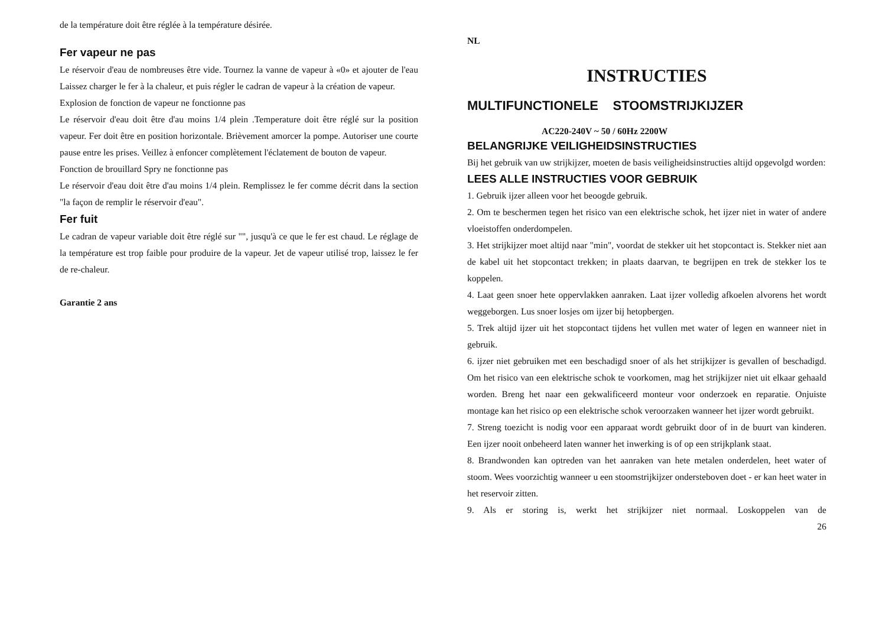de la température doit être réglée à la température désirée.
Fer vapeur ne pas
Le réservoir d'eau de nombreuses être vide. Tournez la vanne de vapeur à «0» et ajouter de l'eau Laissez charger le fer à la chaleur, et puis régler le cadran de vapeur à la création de vapeur.
Explosion de fonction de vapeur ne fonctionne pas
Le réservoir d'eau doit être d'au moins 1/4 plein .Temperature doit être réglé sur la position vapeur. Fer doit être en position horizontale. Brièvement amorcer la pompe. Autoriser une courte pause entre les prises. Veillez à enfoncer complètement l'éclatement de bouton de vapeur.
Fonction de brouillard Spry ne fonctionne pas
Le réservoir d'eau doit être d'au moins 1/4 plein. Remplissez le fer comme décrit dans la section "la façon de remplir le réservoir d'eau".
Fer fuit
Le cadran de vapeur variable doit être réglé sur "", jusqu'à ce que le fer est chaud. Le réglage de la température est trop faible pour produire de la vapeur. Jet de vapeur utilisé trop, laissez le fer de re-chaleur.
Garantie 2 ans
NL
INSTRUCTIES
MULTIFUNCTIONELE STOOMSTRIJKIJZER
AC220-240V ~ 50 / 60Hz 2200W
BELANGRIJKE VEILIGHEIDSINSTRUCTIES
Bij het gebruik van uw strijkijzer, moeten de basis veiligheidsinstructies altijd opgevolgd worden:
LEES ALLE INSTRUCTIES VOOR GEBRUIK
1. Gebruik ijzer alleen voor het beoogde gebruik.
2. Om te beschermen tegen het risico van een elektrische schok, het ijzer niet in water of andere vloeistoffen onderdompelen.
3. Het strijkijzer moet altijd naar "min", voordat de stekker uit het stopcontact is. Stekker niet aan de kabel uit het stopcontact trekken; in plaats daarvan, te begrijpen en trek de stekker los te koppelen.
4. Laat geen snoer hete oppervlakken aanraken. Laat ijzer volledig afkoelen alvorens het wordt weggeborgen. Lus snoer losjes om ijzer bij hetopbergen.
5. Trek altijd ijzer uit het stopcontact tijdens het vullen met water of legen en wanneer niet in gebruik.
6. ijzer niet gebruiken met een beschadigd snoer of als het strijkijzer is gevallen of beschadigd. Om het risico van een elektrische schok te voorkomen, mag het strijkijzer niet uit elkaar gehaald worden. Breng het naar een gekwalificeerd monteur voor onderzoek en reparatie. Onjuiste montage kan het risico op een elektrische schok veroorzaken wanneer het ijzer wordt gebruikt.
7. Streng toezicht is nodig voor een apparaat wordt gebruikt door of in de buurt van kinderen. Een ijzer nooit onbeheerd laten wanner het inwerking is of op een strijkplank staat.
8. Brandwonden kan optreden van het aanraken van hete metalen onderdelen, heet water of stoom. Wees voorzichtig wanneer u een stoomstrijkijzer ondersteboven doet - er kan heet water in het reservoir zitten.
9. Als er storing is, werkt het strijkijzer niet normaal. Loskoppelen van de
26